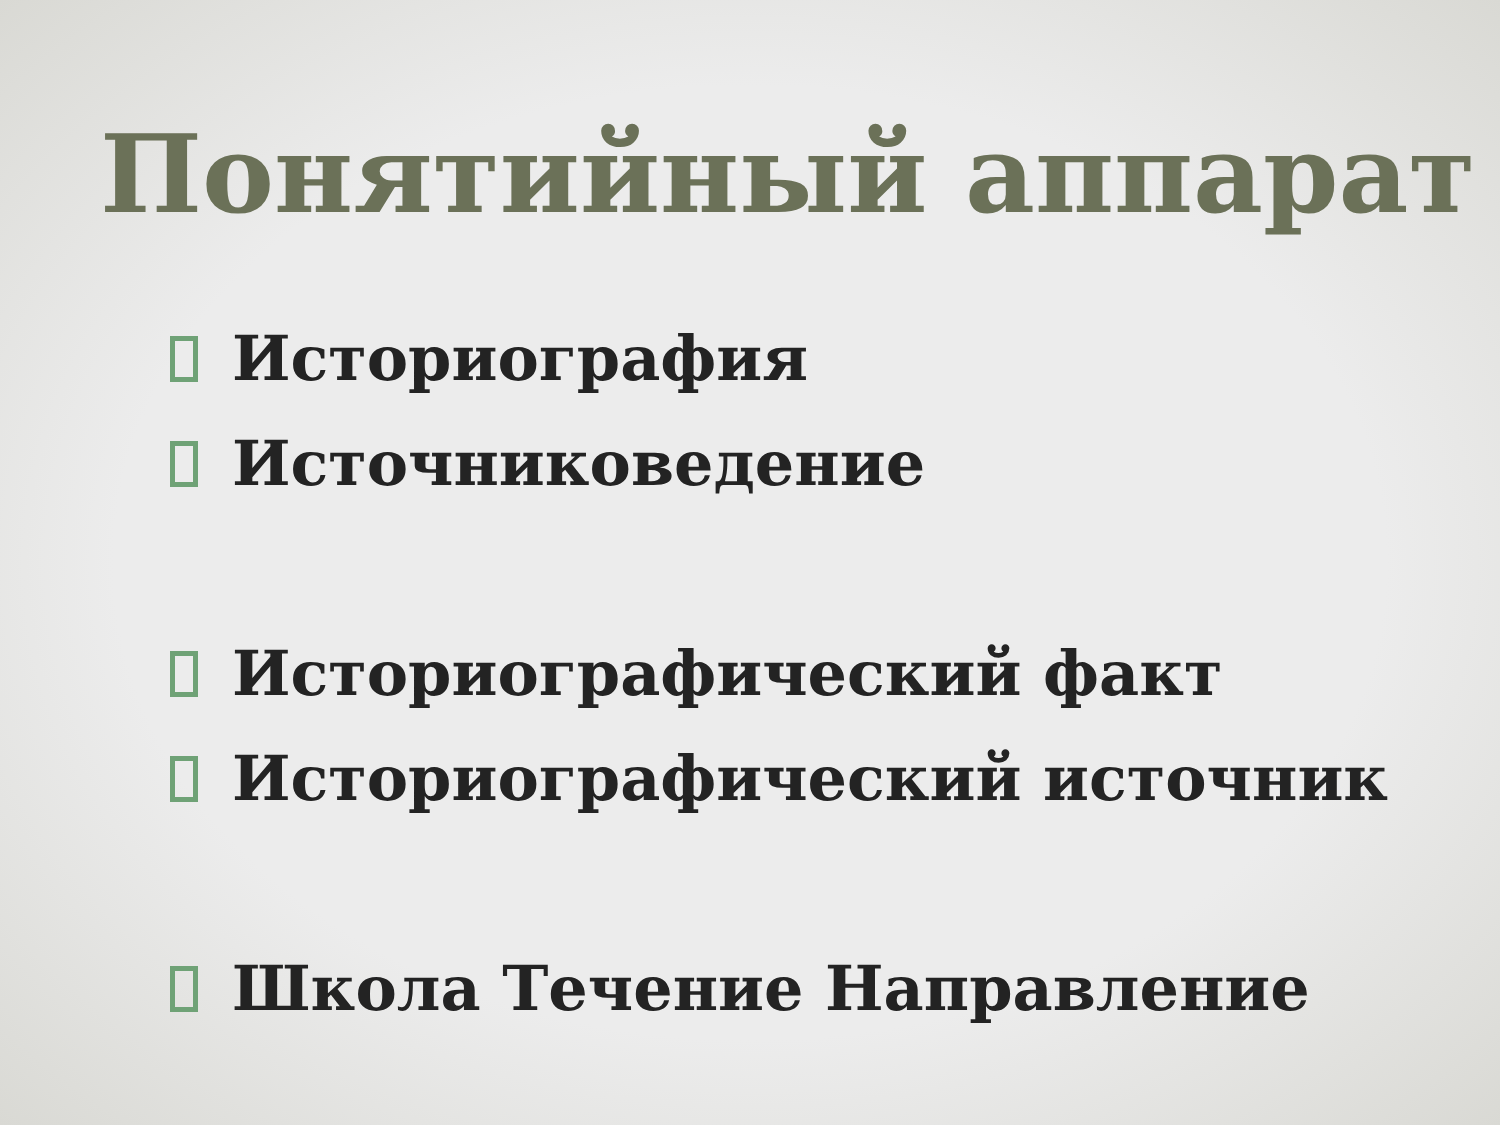Понятийный аппарат
Историография
Источниковедение
Историографический факт
Историографический источник
Школа Течение Направление